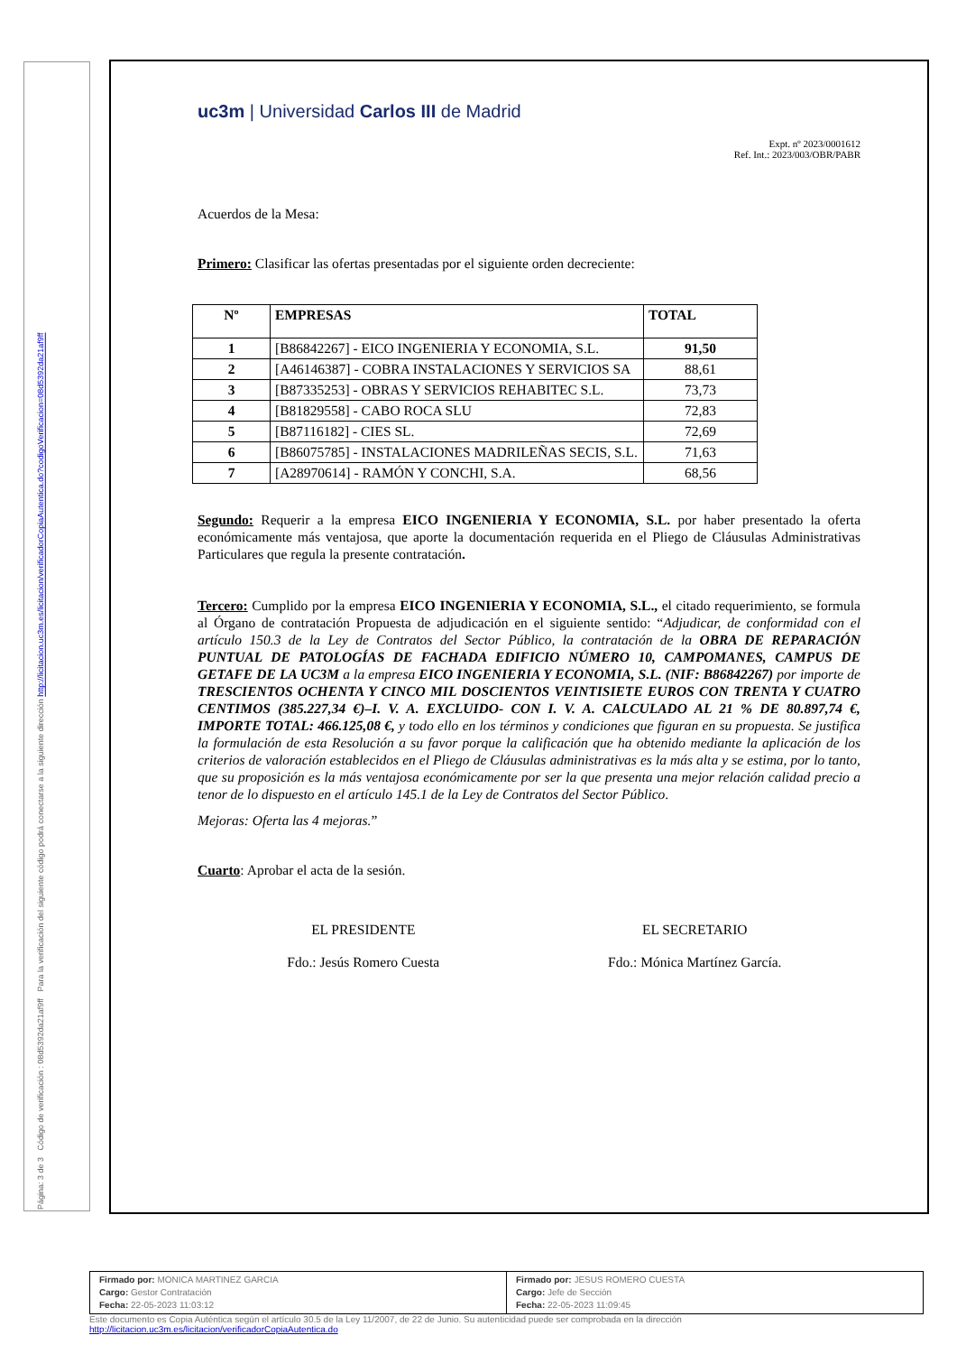Página: 3 de 3 Código de verificación : 08d5392da21af9ff Para la verificación del siguiente código podrá conectarse a la siguiente dirección http://licitacion.uc3m.es/licitacion/verificadorCopiaAutentica.do?codigoVerificacion=08d5392da21af9ff
uc3m | Universidad Carlos III de Madrid
Expt. nº 2023/0001612
Ref. Int.: 2023/003/OBR/PABR
Acuerdos de la Mesa:
Primero: Clasificar las ofertas presentadas por el siguiente orden decreciente:
| Nº | EMPRESAS | TOTAL |
| --- | --- | --- |
| 1 | [B86842267] - EICO INGENIERIA Y ECONOMIA, S.L. | 91,50 |
| 2 | [A46146387] - COBRA INSTALACIONES Y SERVICIOS SA | 88,61 |
| 3 | [B87335253] - OBRAS Y SERVICIOS REHABITEC S.L. | 73,73 |
| 4 | [B81829558] - CABO ROCA SLU | 72,83 |
| 5 | [B87116182] - CIES SL. | 72,69 |
| 6 | [B86075785] - INSTALACIONES MADRILEÑAS SECIS, S.L. | 71,63 |
| 7 | [A28970614] - RAMÓN Y CONCHI, S.A. | 68,56 |
Segundo: Requerir a la empresa EICO INGENIERIA Y ECONOMIA, S.L. por haber presentado la oferta económicamente más ventajosa, que aporte la documentación requerida en el Pliego de Cláusulas Administrativas Particulares que regula la presente contratación.
Tercero: Cumplido por la empresa EICO INGENIERIA Y ECONOMIA, S.L., el citado requerimiento, se formula al Órgano de contratación Propuesta de adjudicación en el siguiente sentido: “Adjudicar, de conformidad con el artículo 150.3 de la Ley de Contratos del Sector Público, la contratación de la OBRA DE REPARACIÓN PUNTUAL DE PATOLOGÍAS DE FACHADA EDIFICIO NÚMERO 10, CAMPOMANES, CAMPUS DE GETAFE DE LA UC3M a la empresa EICO INGENIERIA Y ECONOMIA, S.L. (NIF: B86842267) por importe de TRESCIENTOS OCHENTA Y CINCO MIL DOSCIENTOS VEINTISIETE EUROS CON TRENTA Y CUATRO CENTIMOS (385.227,34 €)–I. V. A. EXCLUIDO- CON I. V. A. CALCULADO AL 21 % DE 80.897,74 €, IMPORTE TOTAL: 466.125,08 €, y todo ello en los términos y condiciones que figuran en su propuesta. Se justifica la formulación de esta Resolución a su favor porque la calificación que ha obtenido mediante la aplicación de los criterios de valoración establecidos en el Pliego de Cláusulas administrativas es la más alta y se estima, por lo tanto, que su proposición es la más ventajosa económicamente por ser la que presenta una mejor relación calidad precio a tenor de lo dispuesto en el artículo 145.1 de la Ley de Contratos del Sector Público.
Mejoras: Oferta las 4 mejoras.”
Cuarto: Aprobar el acta de la sesión.
EL PRESIDENTE
Fdo.: Jesús Romero Cuesta
EL SECRETARIO
Fdo.: Mónica Martínez García.
Firmado por: MONICA MARTINEZ GARCIA
Cargo: Gestor Contratación
Fecha: 22-05-2023 11:03:12
Firmado por: JESUS ROMERO CUESTA
Cargo: Jefe de Sección
Fecha: 22-05-2023 11:09:45
Este documento es Copia Auténtica según el artículo 30.5 de la Ley 11/2007, de 22 de Junio. Su autenticidad puede ser comprobada en la dirección
http://licitacion.uc3m.es/licitacion/verificadorCopiaAutentica.do